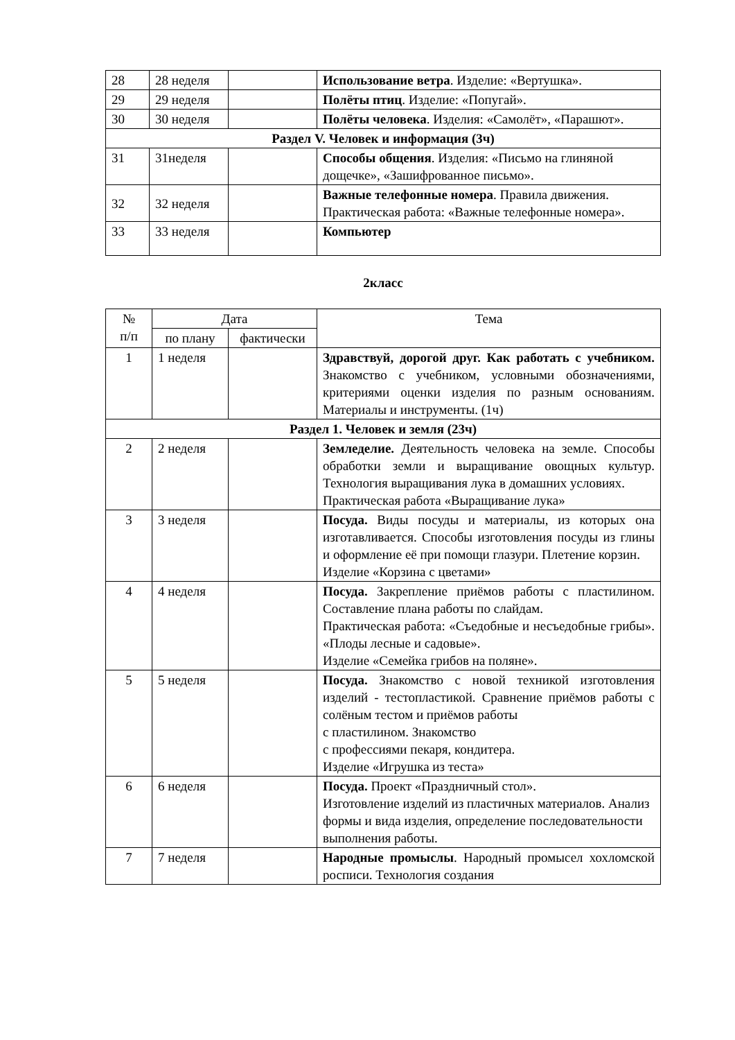| 28 | 28 неделя | | Использование ветра . Изделие: «Вертушка». |
| 29 | 29 неделя | | Полёты птиц . Изделие: «Попугай». |
| 30 | 30 неделя | | Полёты человека . Изделия: «Самолёт», «Парашют». |
| Раздел V. Человек и информация (3ч) | | | |
| 31 | 31неделя | | Способы общения . Изделия: «Письмо на глиняной дощечке», «Зашифрованное письмо». |
| 32 | 32 неделя | | Важные телефонные номера . Правила движения. Практическая работа: «Важные телефонные номера». |
| 33 | 33 неделя | | Компьютер |
2класс
| № п/п | Дата | | Тема |
| | по плану | фактически | |
| 1 | 1 неделя | | Здравствуй, дорогой друг. Как работать с учебником. Знакомство с учебником, условными обозначениями, критериями оценки изделия по разным основаниям. Материалы и инструменты. (1ч) |
| Раздел 1. Человек и земля (23ч) | | | |
| 2 | 2 неделя | | Земледелие. Деятельность человека на земле. Способы обработки земли и выращивание овощных культур. Технология выращивания лука в домашних условиях. Практическая работа «Выращивание лука» |
| 3 | 3 неделя | | Посуда. Виды посуды и материалы, из которых она изготавливается. Способы изготовления посуды из глины и оформление её при помощи глазури. Плетение корзин. Изделие «Корзина с цветами» |
| 4 | 4 неделя | | Посуда. Закрепление приёмов работы с пластилином. Составление плана работы по слайдам. Практическая работа: «Съедобные и несъедобные грибы». «Плоды лесные и садовые». Изделие «Семейка грибов на поляне». |
| 5 | 5 неделя | | Посуда. Знакомство с новой техникой изготовления изделий - тестопластикой. Сравнение приёмов работы с солёным тестом и приёмов работы с пластилином. Знакомство с профессиями пекаря, кондитера. Изделие «Игрушка из теста» |
| 6 | 6 неделя | | Посуда. Проект «Праздничный стол». Изготовление изделий из пластичных материалов. Анализ формы и вида изделия, определение последовательности выполнения работы. |
| 7 | 7 неделя | | Народные промыслы . Народный промысел хохломской росписи. Технология создания |